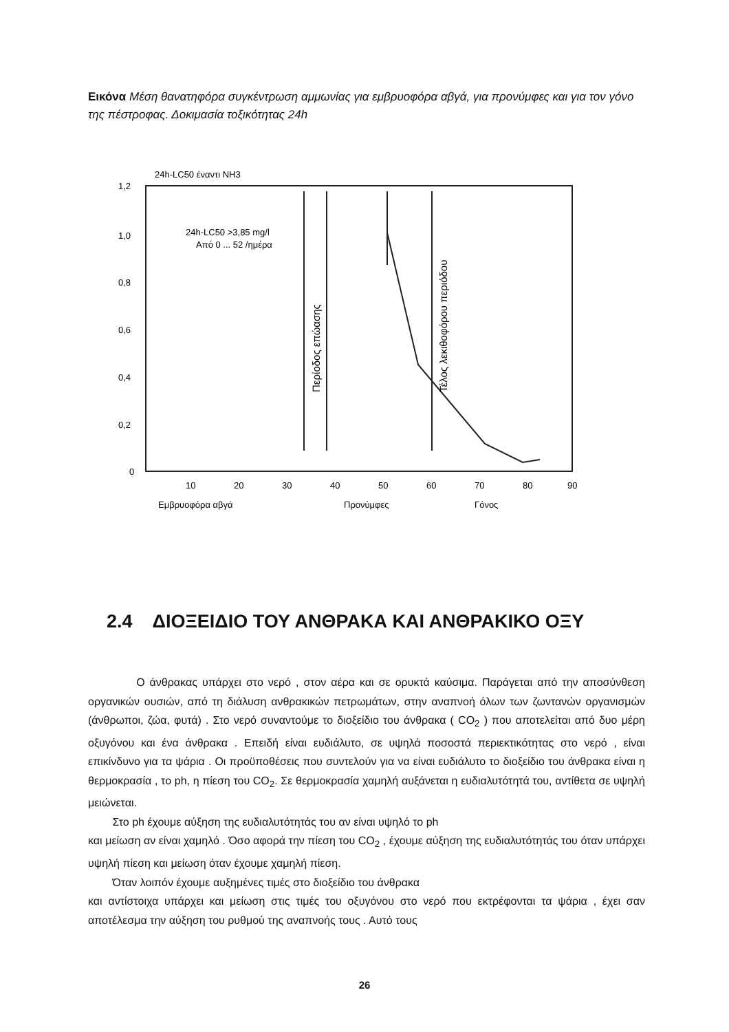Εικόνα Μέση θανατηφόρα συγκέντρωση αμμωνίας για εμβρυοφόρα αβγά, για προνύμφες και για τον γόνο της πέστροφας. Δοκιμασία τοξικότητας 24h
24h-LC50 έναντι NH3
1,2
1,0
0,8
0,6
0,4
0,2
0
10
20
30
40
50
60
70
80
90
24h-LC50 >3,85 mg/l
Από 0 ... 52 /ημέρα
Περίοδος επώασης
Τέλος λεκιθοφόρου περιόδου
Εμβρυοφόρα αβγά
Προνύμφες
Γόνος
2.4 ΔΙΟΞΕΙΔΙΟ ΤΟΥ ΑΝΘΡΑΚΑ ΚΑΙ ΑΝΘΡΑΚΙΚΟ ΟΞΥ
Ο άνθρακας υπάρχει στο νερό , στον αέρα και σε ορυκτά καύσιμα. Παράγεται από την αποσύνθεση οργανικών ουσιών, από τη διάλυση ανθρακικών πετρωμάτων, στην αναπνοή όλων των ζωντανών οργανισμών (άνθρωποι, ζώα, φυτά) . Στο νερό συναντούμε το διοξείδιο του άνθρακα ( CO<sub>2</sub> ) που αποτελείται από δυο μέρη οξυγόνου και ένα άνθρακα . Επειδή είναι ευδιάλυτο, σε υψηλά ποσοστά περιεκτικότητας στο νερό , είναι επικίνδυνο για τα ψάρια . Οι προϋποθέσεις που συντελούν για να είναι ευδιάλυτο το διοξείδιο του άνθρακα είναι η θερμοκρασία , το ph, η πίεση του CO<sub>2</sub>. Σε θερμοκρασία χαμηλή αυξάνεται η ευδιαλυτότητά του, αντίθετα σε υψηλή μειώνεται.
Στο ph έχουμε αύξηση της ευδιαλυτότητάς του αν είναι υψηλό το ph
και μείωση αν είναι χαμηλό . Όσο αφορά την πίεση του CO<sub>2</sub> , έχουμε αύξηση της ευδιαλυτότητάς του όταν υπάρχει υψηλή πίεση και μείωση όταν έχουμε χαμηλή πίεση.
Όταν λοιπόν έχουμε αυξημένες τιμές στο διοξείδιο του άνθρακα
και αντίστοιχα υπάρχει και μείωση στις τιμές του οξυγόνου στο νερό που εκτρέφονται τα ψάρια , έχει σαν αποτέλεσμα την αύξηση του ρυθμού της αναπνοής τους . Αυτό τους
26